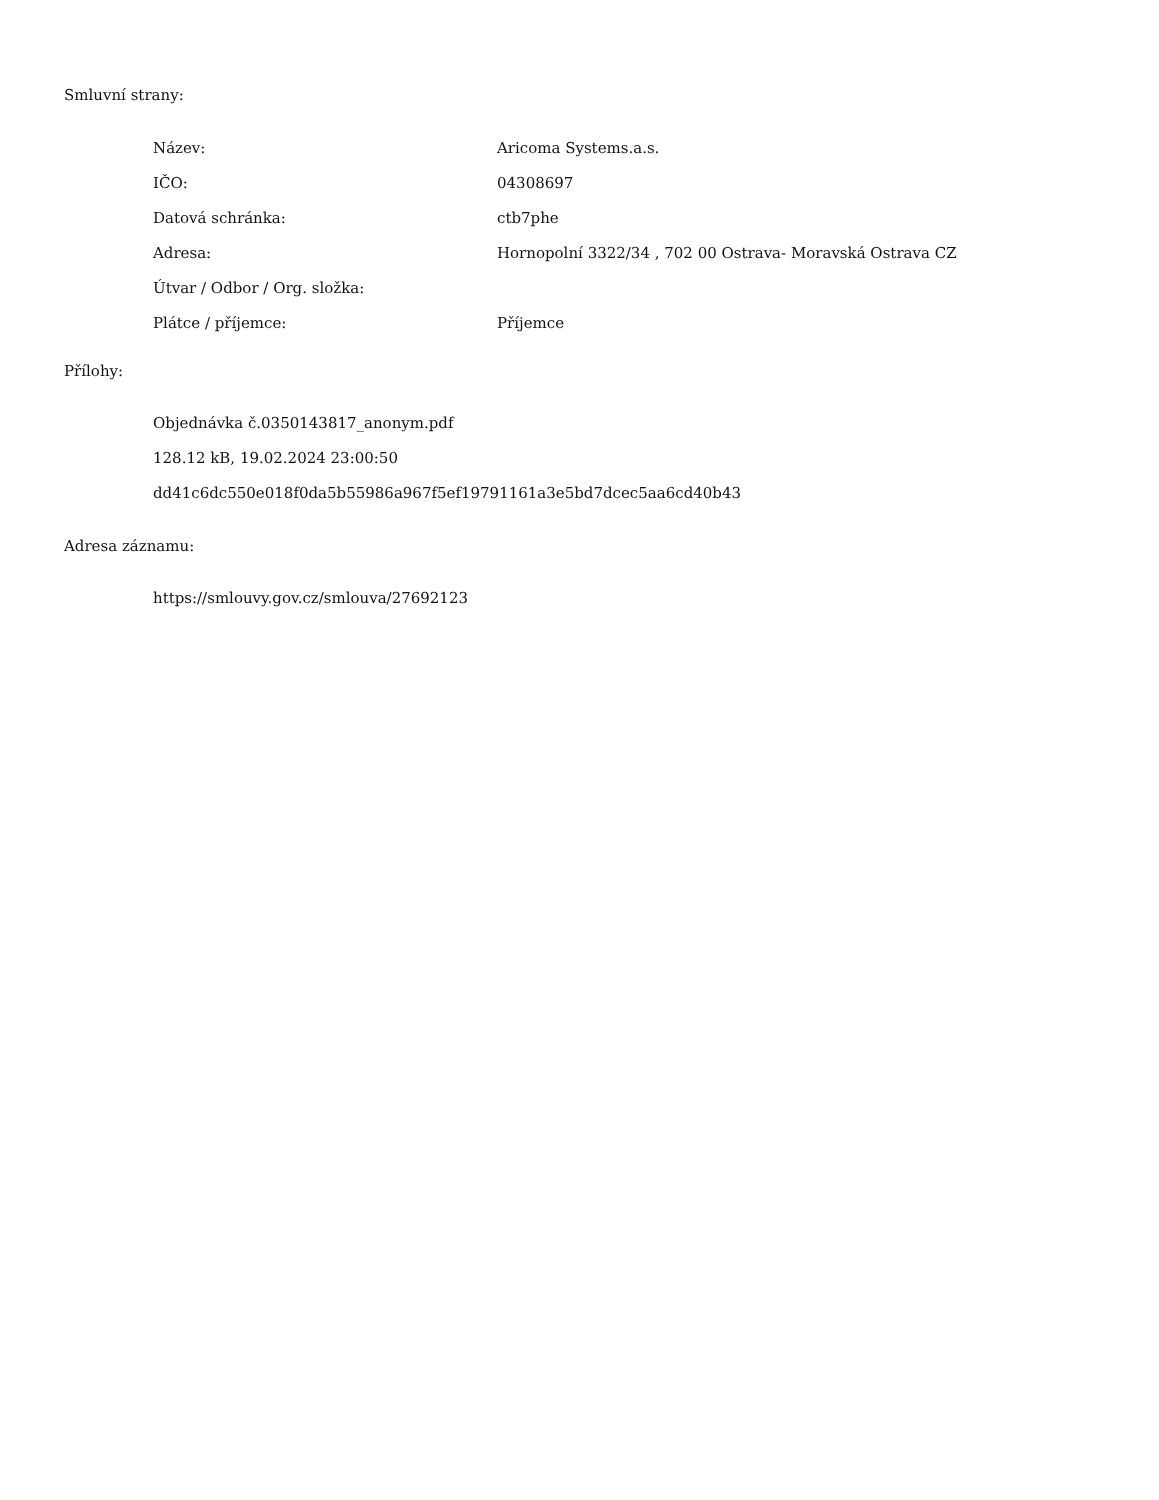Smluvní strany:
| Název: | Aricoma Systems.a.s. |
| IČO: | 04308697 |
| Datová schránka: | ctb7phe |
| Adresa: | Hornopolní 3322/34 , 702 00 Ostrava- Moravská Ostrava CZ |
| Útvar / Odbor / Org. složka: | |
| Plátce / příjemce: | Příjemce |
Přílohy:
Objednávka č.0350143817_anonym.pdf
128.12 kB, 19.02.2024 23:00:50
dd41c6dc550e018f0da5b55986a967f5ef19791161a3e5bd7dcec5aa6cd40b43
Adresa záznamu:
https://smlouvy.gov.cz/smlouva/27692123